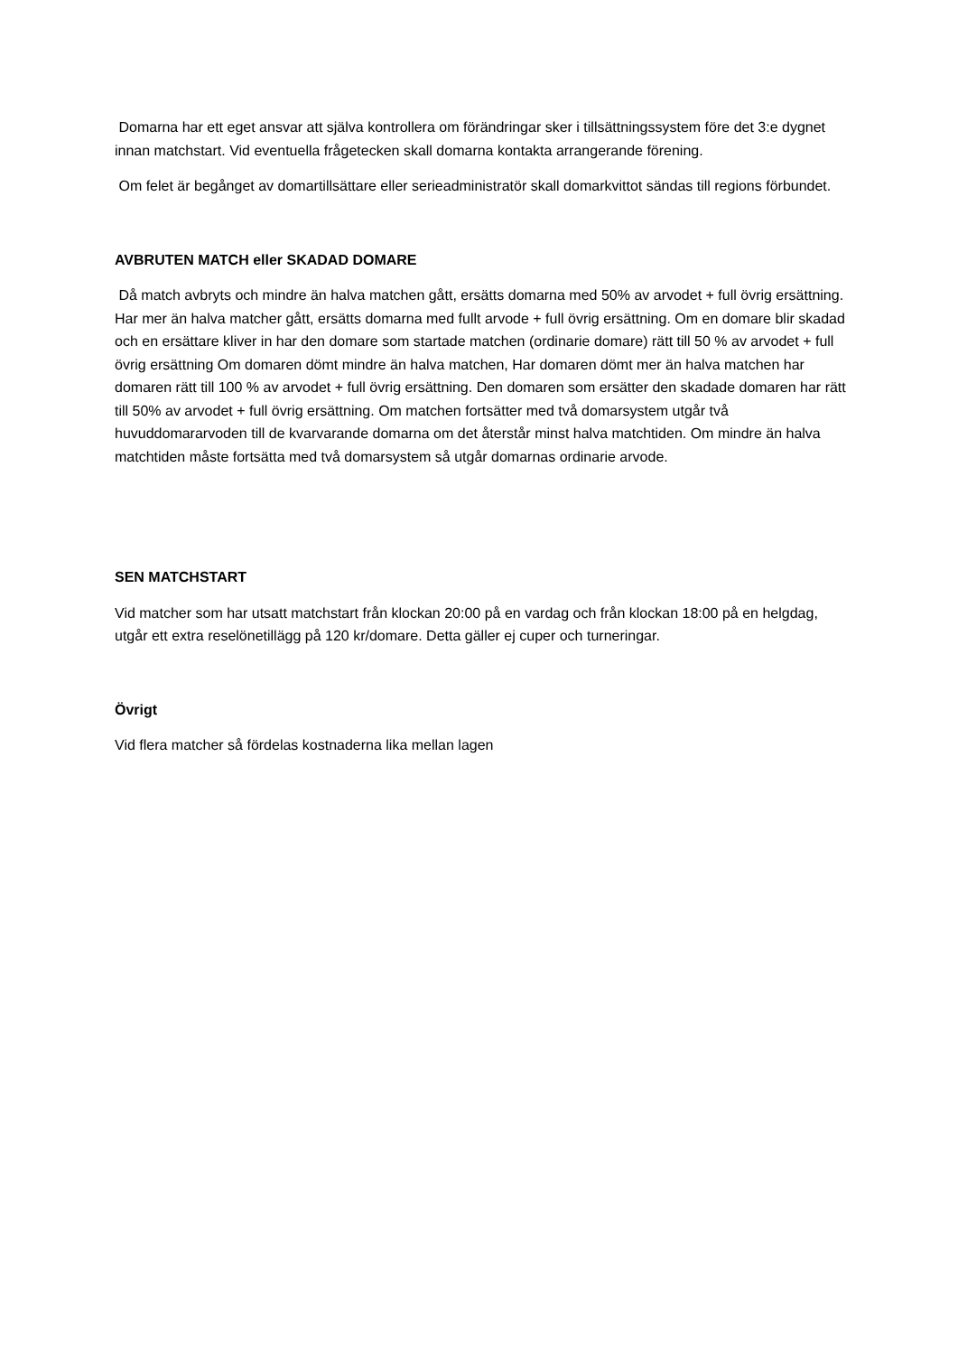Domarna har ett eget ansvar att själva kontrollera om förändringar sker i tillsättningssystem före det 3:e dygnet innan matchstart. Vid eventuella frågetecken skall domarna kontakta arrangerande förening.
Om felet är begånget av domartillsättare eller serieadministratör skall domarkvittot sändas till regions förbundet.
AVBRUTEN MATCH eller SKADAD DOMARE
Då match avbryts och mindre än halva matchen gått, ersätts domarna med 50% av arvodet + full övrig ersättning. Har mer än halva matcher gått, ersätts domarna med fullt arvode + full övrig ersättning. Om en domare blir skadad och en ersättare kliver in har den domare som startade matchen (ordinarie domare) rätt till 50 % av arvodet + full övrig ersättning Om domaren dömt mindre än halva matchen, Har domaren dömt mer än halva matchen har domaren rätt till 100 % av arvodet + full övrig ersättning. Den domaren som ersätter den skadade domaren har rätt till 50% av arvodet + full övrig ersättning. Om matchen fortsätter med två domarsystem utgår två huvuddomararvoden till de kvarvarande domarna om det återstår minst halva matchtiden. Om mindre än halva matchtiden måste fortsätta med två domarsystem så utgår domarnas ordinarie arvode.
SEN MATCHSTART
Vid matcher som har utsatt matchstart från klockan 20:00 på en vardag och från klockan 18:00 på en helgdag, utgår ett extra reselönetillägg på 120 kr/domare. Detta gäller ej cuper och turneringar.
Övrigt
Vid flera matcher så fördelas kostnaderna lika mellan lagen